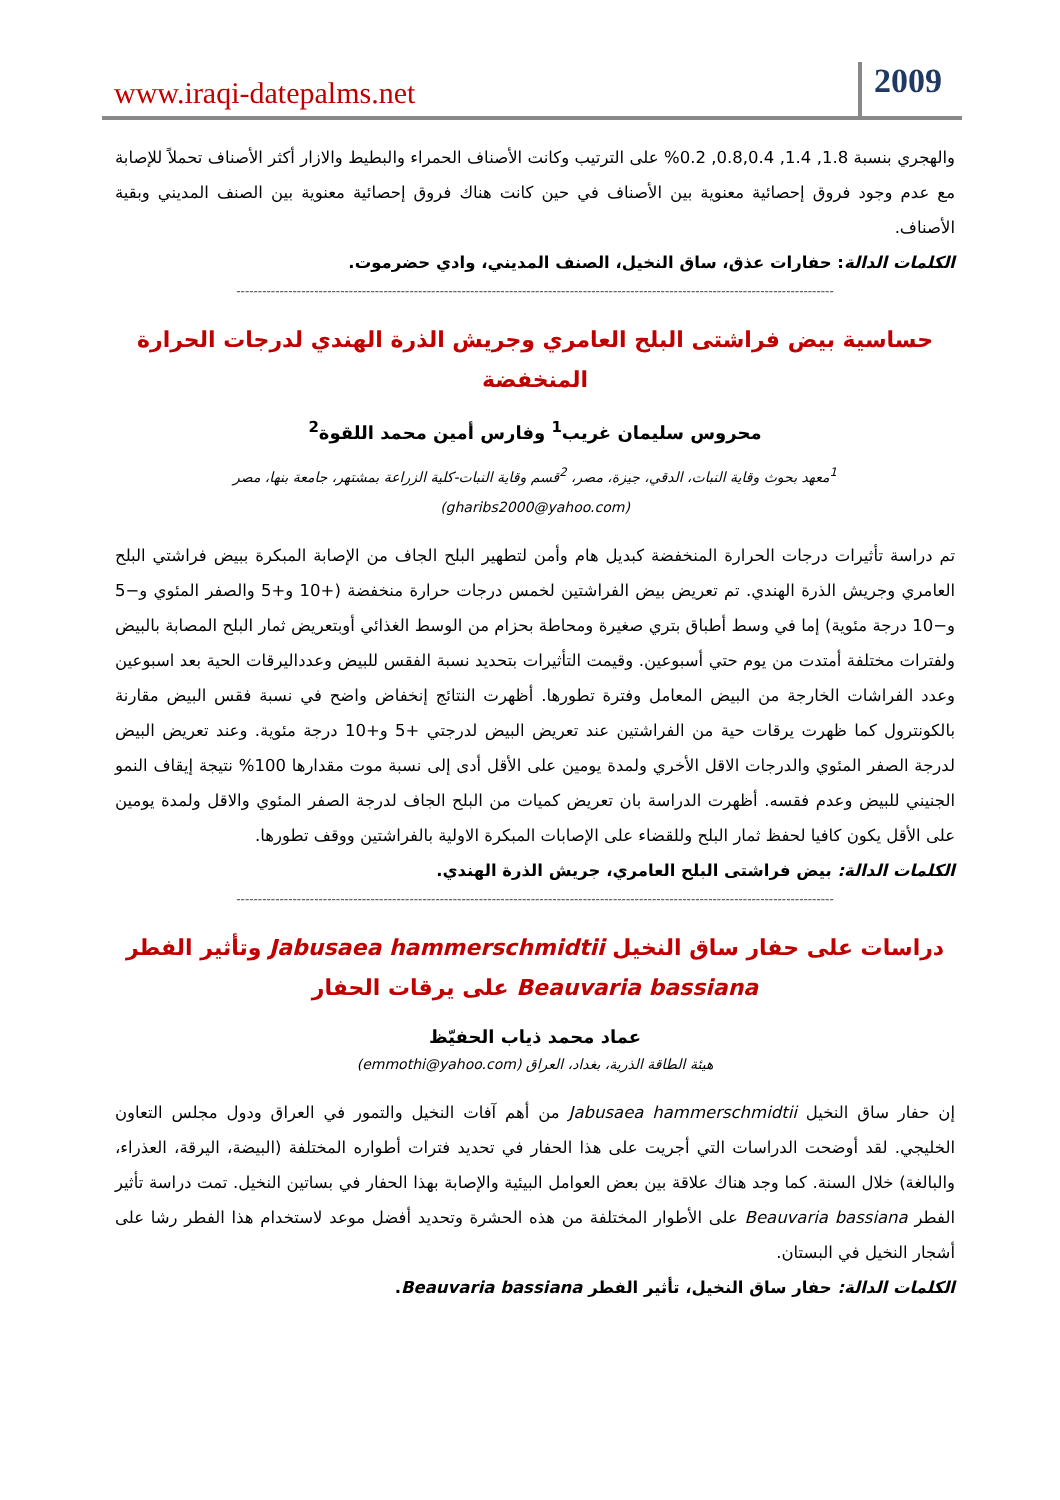www.iraqi-datepalms.net
2009
والهجري بنسبة 1.8, 1.4, 0.8,0.4, 0.2% على الترتيب وكانت الأصناف الحمراء والبطيط والازار أكثر الأصناف تحملاً للإصابة مع عدم وجود فروق إحصائية معنوية بين الأصناف في حين كانت هناك فروق إحصائية معنوية بين الصنف المديني وبقية الأصناف.
الكلمات الدالة: حفارات عذق، ساق النخيل، الصنف المديني، وادي حضرموت.
------------------------------------------------------------------------------------------------------------------------------------------
حساسية بيض فراشتى البلح العامري وجريش الذرة الهندي لدرجات الحرارة المنخفضة
محروس سليمان غريب<sup>1</sup> وفارس أمين محمد اللقوة<sup>2</sup>
<sup>1</sup> معهد بحوث وقاية النبات، الدقي، جيزة، مصر، <sup>2</sup>قسم وقاية النبات-كلية الزراعة بمشتهر، جامعة بنها، مصر
(gharibs2000@yahoo.com)
تم دراسة تأثيرات درجات الحرارة المنخفضة كبديل هام وأمن لتطهير البلح الجاف من الإصابة المبكرة ببيض فراشتي البلح العامري وجريش الذرة الهندي. تم تعريض بيض الفراشتين لخمس درجات حرارة منخفضة (+10 و+5 والصفر المئوي و−5 و−10 درجة مئوية) إما في وسط أطباق بتري صغيرة ومحاطة بحزام من الوسط الغذائي أوبتعريض ثمار البلح المصابة بالبيض ولفترات مختلفة أمتدت من يوم حتي أسبوعين. وقيمت التأثيرات بتحديد نسبة الفقس للبيض وعدداليرقات الحية بعد اسبوعين وعدد الفراشات الخارجة من البيض المعامل وفترة تطورها. أظهرت النتائج إنخفاض واضح في نسبة فقس البيض مقارنة بالكونترول كما ظهرت يرقات حية من الفراشتين عند تعريض البيض لدرجتي +5 و+10 درجة مئوية. وعند تعريض البيض لدرجة الصفر المئوي والدرجات الاقل الأخري ولمدة يومين على الأقل أدى إلى نسبة موت مقدارها 100% نتيجة إيقاف النمو الجنيني للبيض وعدم فقسه. أظهرت الدراسة بان تعريض كميات من البلح الجاف لدرجة الصفر المئوي والاقل ولمدة يومين على الأقل يكون كافيا لحفظ ثمار البلح وللقضاء على الإصابات المبكرة الاولية بالفراشتين ووقف تطورها.
الكلمات الدالة: بيض فراشتى البلح العامري، جريش الذرة الهندي.
------------------------------------------------------------------------------------------------------------------------------------------
دراسات على حفار ساق النخيل Jabusaea hammerschmidtii وتأثير الفطر Beauvaria bassiana على يرقات الحفار
عماد محمد ذياب الحفيّظ
هيئة الطاقة الذرية، بغداد، العراق (emmothi@yahoo.com)
إن حفار ساق النخيل Jabusaea hammerschmidtii من أهم آفات النخيل والتمور في العراق ودول مجلس التعاون الخليجي. لقد أوضحت الدراسات التي أجريت على هذا الحفار في تحديد فترات أطواره المختلفة (البيضة، اليرقة، العذراء، والبالغة) خلال السنة. كما وجد هناك علاقة بين بعض العوامل البيئية والإصابة بهذا الحفار في بساتين النخيل. تمت دراسة تأثير الفطر Beauvaria bassiana على الأطوار المختلفة من هذه الحشرة وتحديد أفضل موعد لاستخدام هذا الفطر رشا على أشجار النخيل في البستان.
الكلمات الدالة: حفار ساق النخيل، تأثير الفطر Beauvaria bassiana.